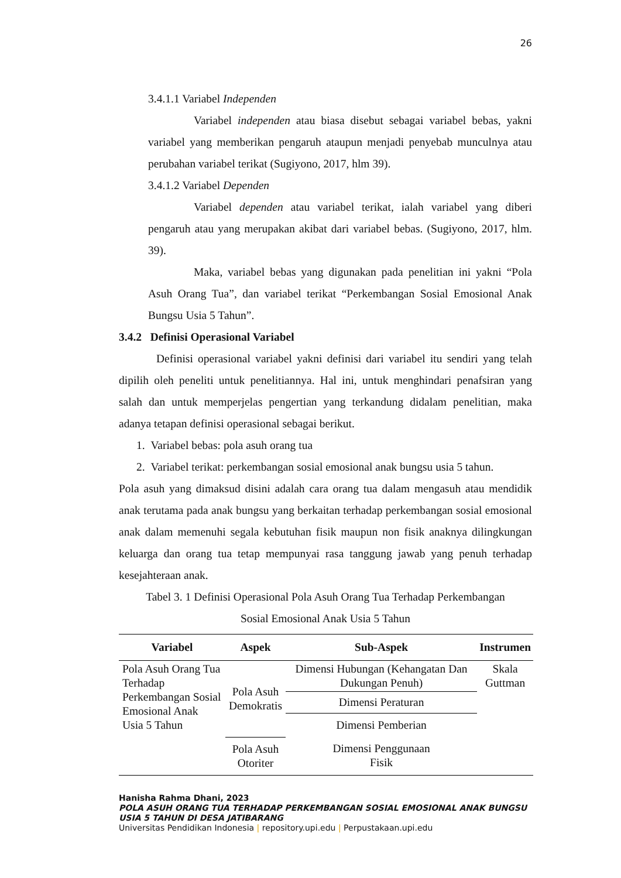26
3.4.1.1 Variabel Independen
Variabel independen atau biasa disebut sebagai variabel bebas, yakni variabel yang memberikan pengaruh ataupun menjadi penyebab munculnya atau perubahan variabel terikat (Sugiyono, 2017, hlm 39).
3.4.1.2 Variabel Dependen
Variabel dependen atau variabel terikat, ialah variabel yang diberi pengaruh atau yang merupakan akibat dari variabel bebas. (Sugiyono, 2017, hlm. 39).
Maka, variabel bebas yang digunakan pada penelitian ini yakni “Pola Asuh Orang Tua”, dan variabel terikat “Perkembangan Sosial Emosional Anak Bungsu Usia 5 Tahun”.
3.4.2 Definisi Operasional Variabel
Definisi operasional variabel yakni definisi dari variabel itu sendiri yang telah dipilih oleh peneliti untuk penelitiannya. Hal ini, untuk menghindari penafsiran yang salah dan untuk memperjelas pengertian yang terkandung didalam penelitian, maka adanya tetapan definisi operasional sebagai berikut.
1. Variabel bebas: pola asuh orang tua
2. Variabel terikat: perkembangan sosial emosional anak bungsu usia 5 tahun.
Pola asuh yang dimaksud disini adalah cara orang tua dalam mengasuh atau mendidik anak terutama pada anak bungsu yang berkaitan terhadap perkembangan sosial emosional anak dalam memenuhi segala kebutuhan fisik maupun non fisik anaknya dilingkungan keluarga dan orang tua tetap mempunyai rasa tanggung jawab yang penuh terhadap kesejahteraan anak.
Tabel 3. 1 Definisi Operasional Pola Asuh Orang Tua Terhadap Perkembangan
Sosial Emosional Anak Usia 5 Tahun
| Variabel | Aspek | Sub-Aspek | Instrumen |
| --- | --- | --- | --- |
| Pola Asuh Orang Tua Terhadap Perkembangan Sosial Emosional Anak Usia 5 Tahun | Pola Asuh Demokratis | Dimensi Hubungan (Kehangatan Dan Dukungan Penuh) | Skala Guttman |
| | | Dimensi Peraturan | |
| | | Dimensi Pemberian | |
| | Pola Asuh Otoriter | Dimensi Penggunaan Fisik | |
Hanisha Rahma Dhani, 2023
POLA ASUH ORANG TUA TERHADAP PERKEMBANGAN SOSIAL EMOSIONAL ANAK BUNGSU USIA 5 TAHUN DI DESA JATIBARANG
Universitas Pendidikan Indonesia | repository.upi.edu | Perpustakaan.upi.edu